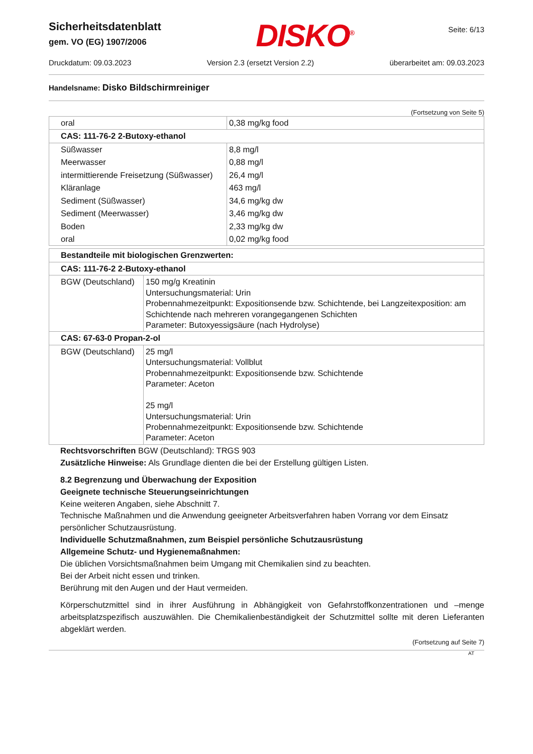Sicherheitsdatenblatt
gem. VO (EG) 1907/2006
DISKO<sup>®</sup>
Seite: 6/13
Druckdatum: 09.03.2023 Version 2.3 (ersetzt Version 2.2) überarbeitet am: 09.03.2023
Handelsname: Disko Bildschirmreiniger
(Fortsetzung von Seite 5)
| oral | 0,38 mg/kg food |
| CAS: 111-76-2 2-Butoxy-ethanol | |
| Süßwasser | 8,8 mg/l |
| Meerwasser | 0,88 mg/l |
| intermittierende Freisetzung (Süßwasser) | 26,4 mg/l |
| Kläranlage | 463 mg/l |
| Sediment (Süßwasser) | 34,6 mg/kg dw |
| Sediment (Meerwasser) | 3,46 mg/kg dw |
| Boden | 2,33 mg/kg dw |
| oral | 0,02 mg/kg food |
| Bestandteile mit biologischen Grenzwerten: | |
| CAS: 111-76-2 2-Butoxy-ethanol | |
| BGW (Deutschland) | 150 mg/g Kreatinin Untersuchungsmaterial: Urin Probennahmezeitpunkt: Expositionsende bzw. Schichtende, bei Langzeitexposition: am Schichtende nach mehreren vorangegangenen Schichten Parameter: Butoxyessigsäure (nach Hydrolyse) |
| CAS: 67-63-0 Propan-2-ol | |
| BGW (Deutschland) | 25 mg/l Untersuchungsmaterial: Vollblut Probennahmezeitpunkt: Expositionsende bzw. Schichtende Parameter: Aceton 25 mg/l Untersuchungsmaterial: Urin Probennahmezeitpunkt: Expositionsende bzw. Schichtende Parameter: Aceton |
Rechtsvorschriften BGW (Deutschland): TRGS 903
Zusätzliche Hinweise: Als Grundlage dienten die bei der Erstellung gültigen Listen.
8.2 Begrenzung und Überwachung der Exposition
Geeignete technische Steuerungseinrichtungen
Keine weiteren Angaben, siehe Abschnitt 7.
Technische Maßnahmen und die Anwendung geeigneter Arbeitsverfahren haben Vorrang vor dem Einsatz persönlicher Schutzausrüstung.
Individuelle Schutzmaßnahmen, zum Beispiel persönliche Schutzausrüstung
Allgemeine Schutz- und Hygienemaßnahmen:
Die üblichen Vorsichtsmaßnahmen beim Umgang mit Chemikalien sind zu beachten.
Bei der Arbeit nicht essen und trinken.
Berührung mit den Augen und der Haut vermeiden.
Körperschutzmittel sind in ihrer Ausführung in Abhängigkeit von Gefahrstoffkonzentrationen und –menge arbeitsplatzspezifisch auszuwählen. Die Chemikalienbeständigkeit der Schutzmittel sollte mit deren Lieferanten abgeklärt werden.
(Fortsetzung auf Seite 7)
AT